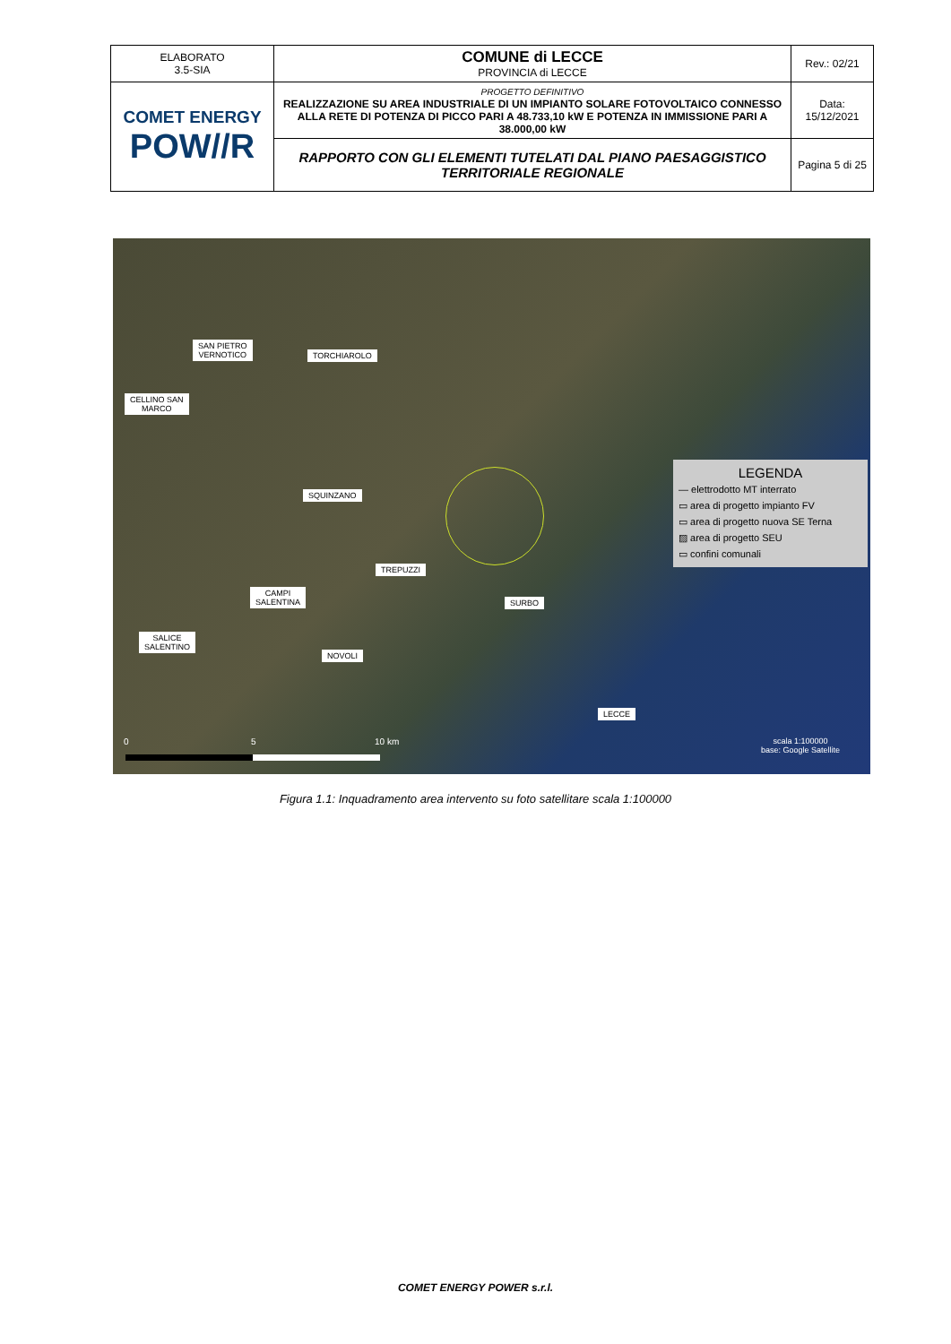| ELABORATO 3.5-SIA | COMUNE di LECCE PROVINCIA di LECCE | Rev.: 02/21 |
| COMET ENERGY POW//R | PROGETTO DEFINITIVO REALIZZAZIONE SU AREA INDUSTRIALE DI UN IMPIANTO SOLARE FOTOVOLTAICO CONNESSO ALLA RETE DI POTENZA DI PICCO PARI A 48.733,10 kW E POTENZA IN IMMISSIONE PARI A 38.000,00 kW | Data: 15/12/2021 |
| | RAPPORTO CON GLI ELEMENTI TUTELATI DAL PIANO PAESAGGISTICO TERRITORIALE REGIONALE | Pagina 5 di 25 |
SAN PIETRO
VERNOTICO
TORCHIAROLO
CELLINO SAN
MARCO
SQUINZANO
TREPUZZI
CAMPI
SALENTINA
SURBO
SALICE
SALENTINO
NOVOLI
LECCE
LEGENDA
— elettrodotto MT interrato
▭ area di progetto impianto FV
▭ area di progetto nuova SE Terna
▨ area di progetto SEU
▭ confini comunali
0 5 10 km
scala 1:100000
base: Google Satellite
Figura 1.1: Inquadramento area intervento su foto satellitare scala 1:100000
COMET ENERGY POWER s.r.l.